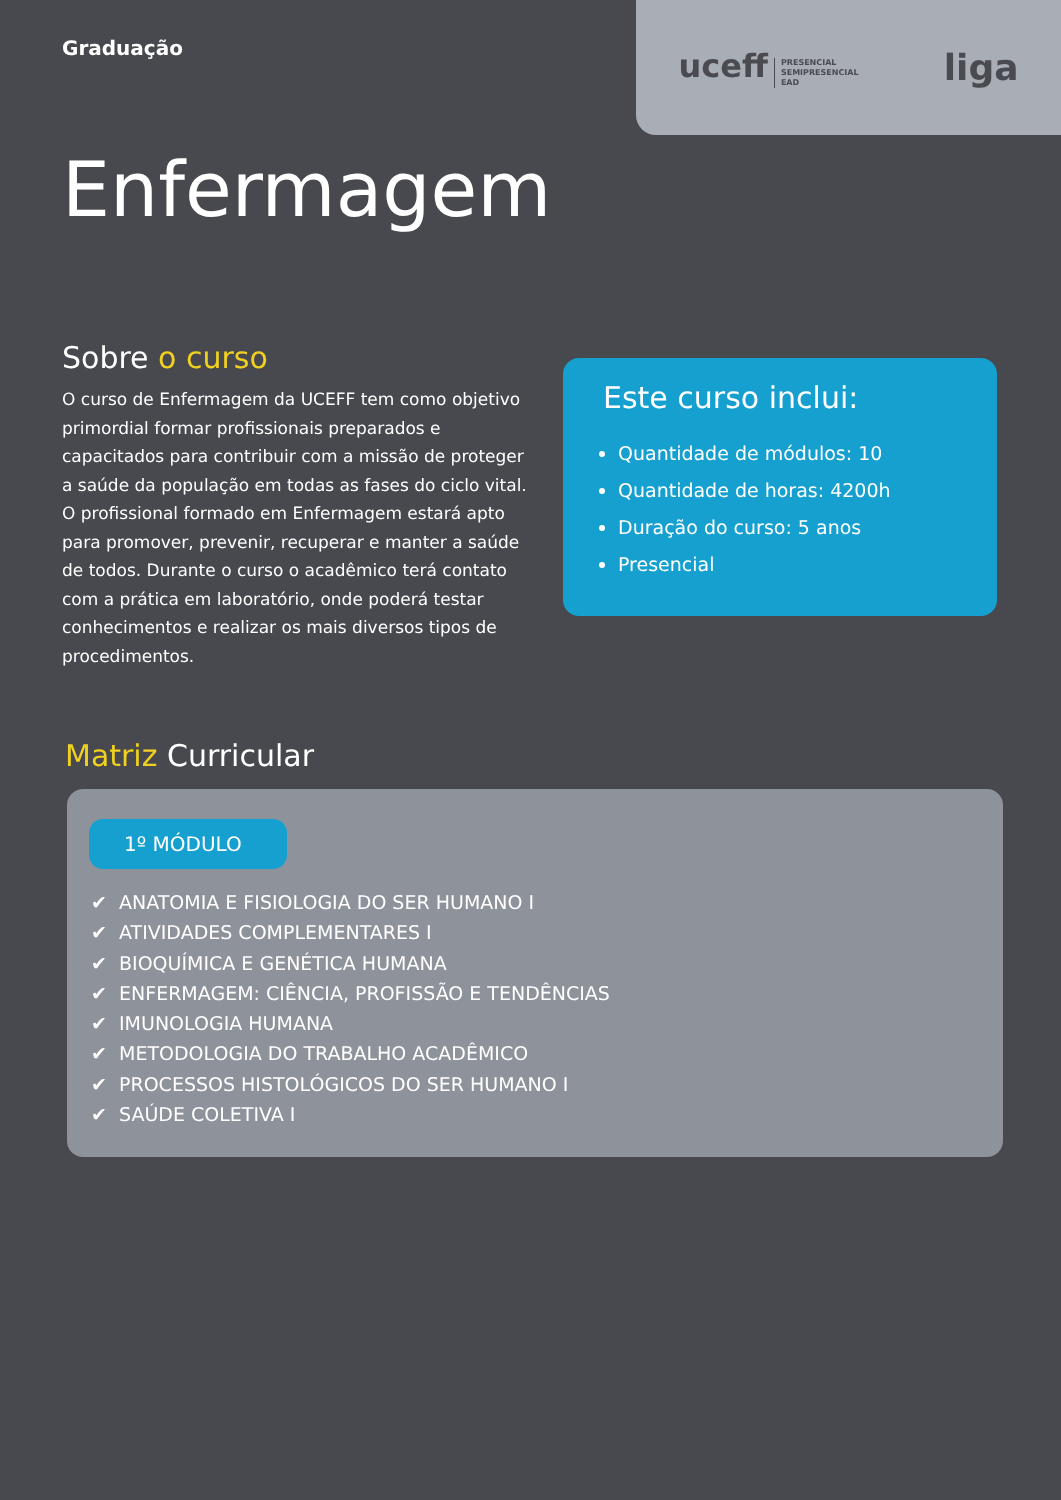Graduação
uceff PRESENCIAL
SEMIPRESENCIAL
EAD
liga
Enfermagem
Sobre o curso
O curso de Enfermagem da UCEFF tem como objetivo primordial formar profissionais preparados e capacitados para contribuir com a missão de proteger a saúde da população em todas as fases do ciclo vital. O profissional formado em Enfermagem estará apto para promover, prevenir, recuperar e manter a saúde de todos. Durante o curso o acadêmico terá contato com a prática em laboratório, onde poderá testar conhecimentos e realizar os mais diversos tipos de procedimentos.
Este curso inclui:
Quantidade de módulos: 10
Quantidade de horas: 4200h
Duração do curso: 5 anos
Presencial
Matriz Curricular
1º MÓDULO
✔ ANATOMIA E FISIOLOGIA DO SER HUMANO I
✔ ATIVIDADES COMPLEMENTARES I
✔ BIOQUÍMICA E GENÉTICA HUMANA
✔ ENFERMAGEM: CIÊNCIA, PROFISSÃO E TENDÊNCIAS
✔ IMUNOLOGIA HUMANA
✔ METODOLOGIA DO TRABALHO ACADÊMICO
✔ PROCESSOS HISTOLÓGICOS DO SER HUMANO I
✔ SAÚDE COLETIVA I